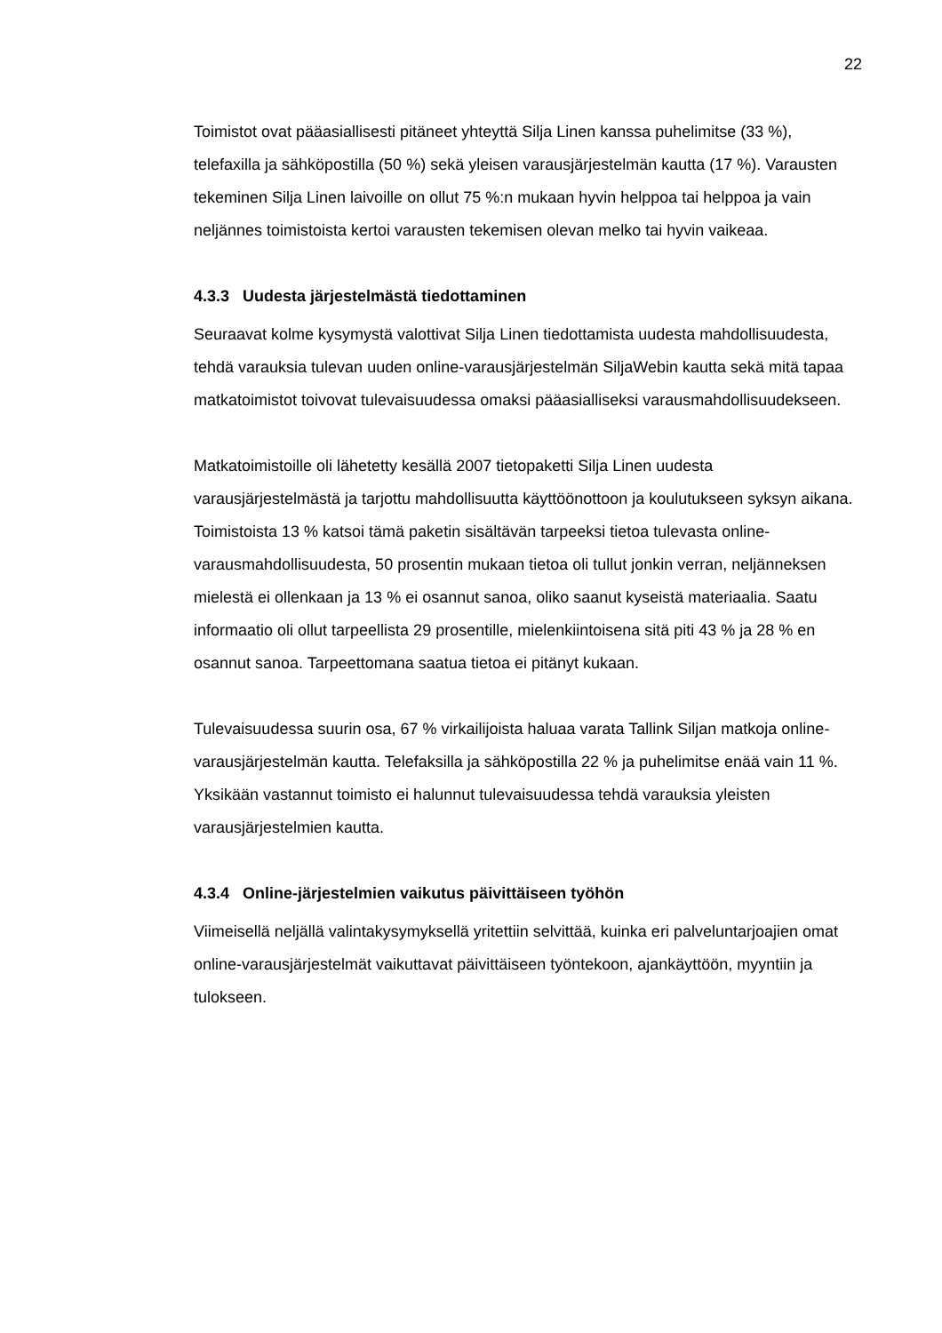22
Toimistot ovat pääasiallisesti pitäneet yhteyttä Silja Linen kanssa puhelimitse (33 %), telefaxilla ja sähköpostilla (50 %) sekä yleisen varausjärjestelmän kautta (17 %). Varausten tekeminen Silja Linen laivoille on ollut 75 %:n mukaan hyvin helppoa tai helppoa ja vain neljännes toimistoista kertoi varausten tekemisen olevan melko tai hyvin vaikeaa.
4.3.3 Uudesta järjestelmästä tiedottaminen
Seuraavat kolme kysymystä valottivat Silja Linen tiedottamista uudesta mahdollisuudesta, tehdä varauksia tulevan uuden online-varausjärjestelmän SiljaWebin kautta sekä mitä tapaa matkatoimistot toivovat tulevaisuudessa omaksi pääasialliseksi varausmahdollisuudekseen.
Matkatoimistoille oli lähetetty kesällä 2007 tietopaketti Silja Linen uudesta varausjärjestelmästä ja tarjottu mahdollisuutta käyttöönottoon ja koulutukseen syksyn aikana. Toimistoista 13 % katsoi tämä paketin sisältävän tarpeeksi tietoa tulevasta online-varausmahdollisuudesta, 50 prosentin mukaan tietoa oli tullut jonkin verran, neljänneksen mielestä ei ollenkaan ja 13 % ei osannut sanoa, oliko saanut kyseistä materiaalia. Saatu informaatio oli ollut tarpeellista 29 prosentille, mielenkiintoisena sitä piti 43 % ja 28 % en osannut sanoa. Tarpeettomana saatua tietoa ei pitänyt kukaan.
Tulevaisuudessa suurin osa, 67 % virkailijoista haluaa varata Tallink Siljan matkoja online-varausjärjestelmän kautta. Telefaksilla ja sähköpostilla 22 % ja puhelimitse enää vain 11 %. Yksikään vastannut toimisto ei halunnut tulevaisuudessa tehdä varauksia yleisten varausjärjestelmien kautta.
4.3.4 Online-järjestelmien vaikutus päivittäiseen työhön
Viimeisellä neljällä valintakysymyksellä yritettiin selvittää, kuinka eri palveluntarjoajien omat online-varausjärjestelmät vaikuttavat päivittäiseen työntekoon, ajankäyttöön, myyntiin ja tulokseen.